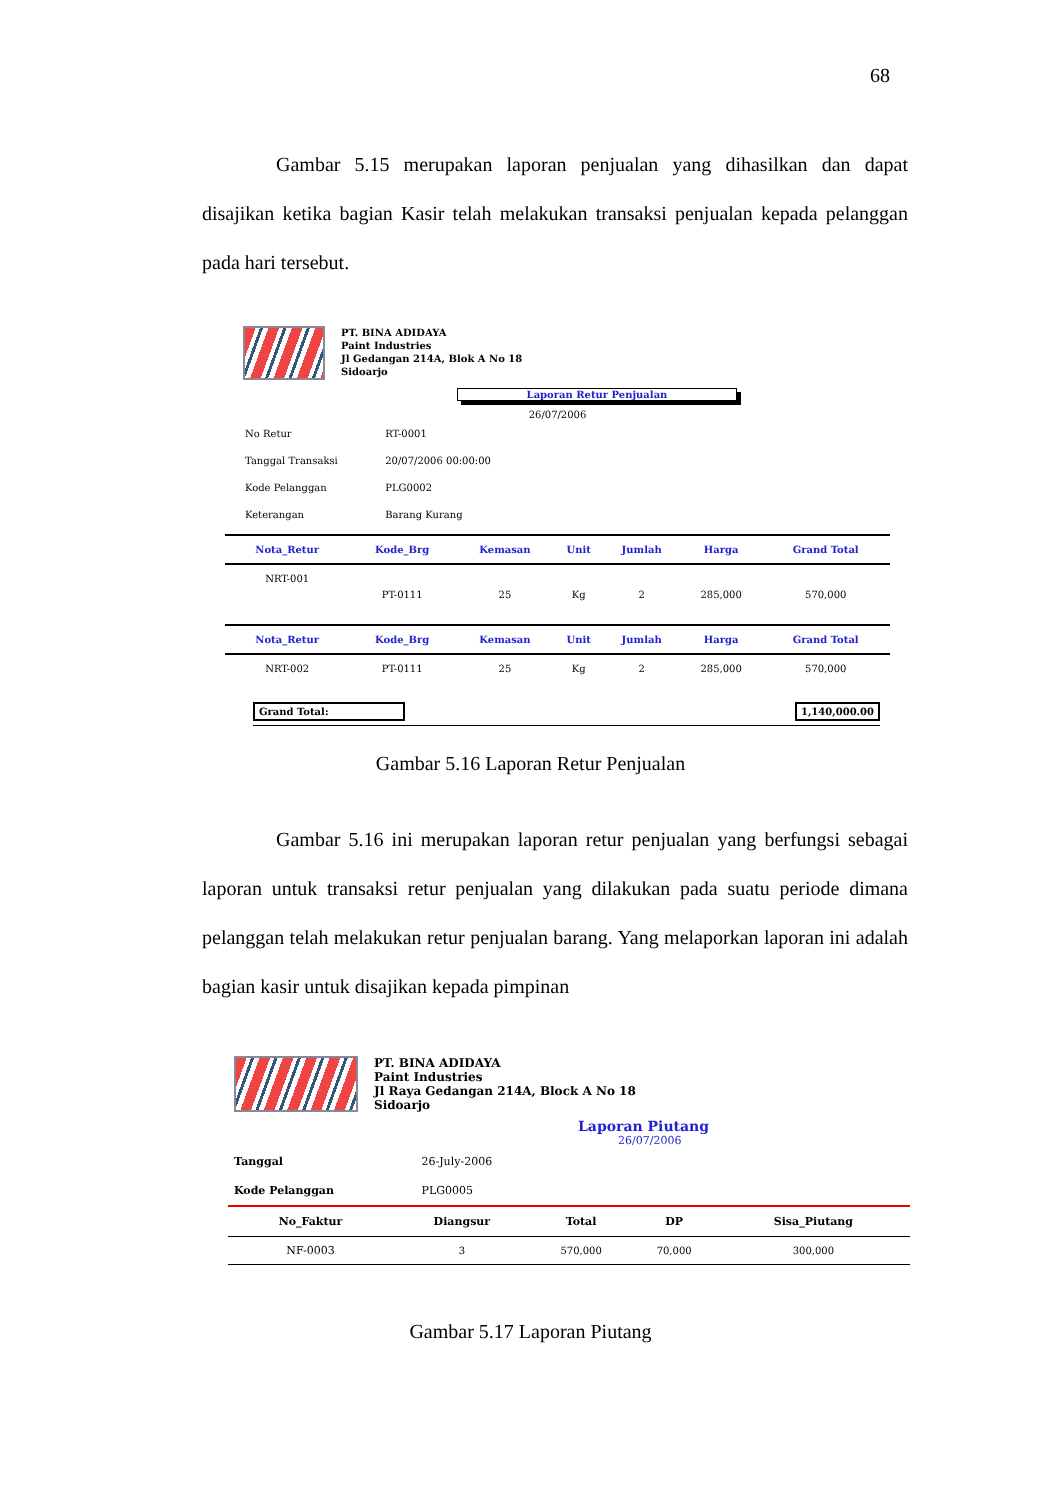68
Gambar 5.15 merupakan laporan penjualan yang dihasilkan dan dapat disajikan ketika bagian Kasir telah melakukan transaksi penjualan kepada pelanggan pada hari tersebut.
PT. BINA ADIDAYA
Paint Industries
Jl Gedangan 214A, Blok A No 18
Sidoarjo
Laporan Retur Penjualan
26/07/2006
| No Retur | RT-0001 |
| Tanggal Transaksi | 20/07/2006 00:00:00 |
| Kode Pelanggan | PLG0002 |
| Keterangan | Barang Kurang |
| Nota_Retur | Kode_Brg | Kemasan | Unit | Jumlah | Harga | Grand Total |
| --- | --- | --- | --- | --- | --- | --- |
| NRT-001 | PT-0111 | 25 | Kg | 2 | 285,000 | 570,000 |
| Nota_Retur | Kode_Brg | Kemasan | Unit | Jumlah | Harga | Grand Total |
| --- | --- | --- | --- | --- | --- | --- |
| NRT-002 | PT-0111 | 25 | Kg | 2 | 285,000 | 570,000 |
Grand Total: 1,140,000.00
Gambar 5.16 Laporan Retur Penjualan
Gambar 5.16 ini merupakan laporan retur penjualan yang berfungsi sebagai laporan untuk transaksi retur penjualan yang dilakukan pada suatu periode dimana pelanggan telah melakukan retur penjualan barang. Yang melaporkan laporan ini adalah bagian kasir untuk disajikan kepada pimpinan
PT. BINA ADIDAYA
Paint Industries
Jl Raya Gedangan 214A, Block A No 18
Sidoarjo
Laporan Piutang
26/07/2006
| Tanggal | 26-July-2006 |
| Kode Pelanggan | PLG0005 |
| No_Faktur | Diangsur | Total | DP | Sisa_Piutang |
| --- | --- | --- | --- | --- |
| NF-0003 | 3 | 570,000 | 70,000 | 300,000 |
Gambar 5.17 Laporan Piutang